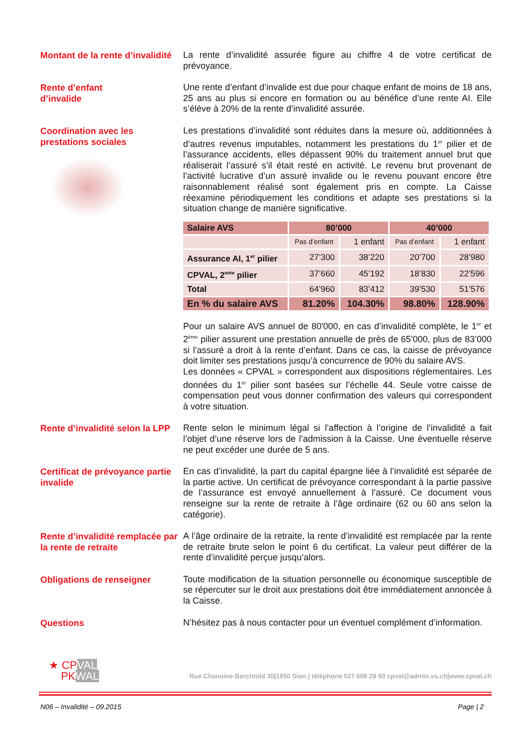Montant de la rente d’invalidité
La rente d’invalidité assurée figure au chiffre 4 de votre certificat de prévoyance.
Rente d’enfant
d’invalide
Une rente d’enfant d’invalide est due pour chaque enfant de moins de 18 ans, 25 ans au plus si encore en formation ou au bénéfice d’une rente AI. Elle s’élève à 20% de la rente d’invalidité assurée.
Coordination avec les prestations sociales
Les prestations d’invalidité sont réduites dans la mesure où, additionnées à d’autres revenus imputables, notamment les prestations du 1<sup>er</sup> pilier et de l’assurance accidents, elles dépassent 90% du traitement annuel brut que réaliserait l’assuré s’il était resté en activité. Le revenu brut provenant de l’activité lucrative d’un assuré invalide ou le revenu pouvant encore être raisonnablement réalisé sont également pris en compte. La Caisse réexamine périodiquement les conditions et adapte ses prestations si la situation change de manière significative.
| Salaire AVS | 80’000 | | 40’000 | |
| --- | --- | --- | --- | --- |
| | Pas d’enfant | 1 enfant | Pas d’enfant | 1 enfant |
| Assurance AI, 1<sup>er</sup> pilier | 27’300 | 38’220 | 20’700 | 28’980 |
| CPVAL, 2<sup>eme</sup> pilier | 37’660 | 45’192 | 18’830 | 22’596 |
| Total | 64’960 | 83’412 | 39’530 | 51’576 |
| En % du salaire AVS | 81.20% | 104.30% | 98.80% | 128.90% |
Pour un salaire AVS annuel de 80'000, en cas d’invalidité complète, le 1<sup>er</sup> et 2<sup>ème</sup> pilier assurent une prestation annuelle de près de 65’000, plus de 83’000 si l’assuré a droit à la rente d’enfant. Dans ce cas, la caisse de prévoyance doit limiter ses prestations jusqu’à concurrence de 90% du salaire AVS.
Les données « CPVAL » correspondent aux dispositions réglementaires. Les données du 1<sup>er</sup> pilier sont basées sur l’échelle 44. Seule votre caisse de compensation peut vous donner confirmation des valeurs qui correspondent à votre situation.
Rente d’invalidité selon la LPP
Rente selon le minimum légal si l’affection à l’origine de l’invalidité a fait l’objet d’une réserve lors de l’admission à la Caisse. Une éventuelle réserve ne peut excéder une durée de 5 ans.
Certificat de prévoyance partie invalide
En cas d’invalidité, la part du capital épargne liée à l’invalidité est séparée de la partie active. Un certificat de prévoyance correspondant à la partie passive de l’assurance est envoyé annuellement à l’assuré. Ce document vous renseigne sur la rente de retraite à l’âge ordinaire (62 ou 60 ans selon la catégorie).
Rente d’invalidité remplacée par la rente de retraite
A l’âge ordinaire de la retraite, la rente d’invalidité est remplacée par la rente de retraite brute selon le point 6 du certificat. La valeur peut différer de la rente d’invalidité perçue jusqu’alors.
Obligations de renseigner
Toute modification de la situation personnelle ou économique susceptible de se répercuter sur le droit aux prestations doit être immédiatement annoncée à la Caisse.
Questions
N’hésitez pas à nous contacter pour un éventuel complément d’information.
★ CPVAL
PKWAL
Rue Chanoine-Berchtold 30|1950 Sion | téléphone 027 606 29 50 cpval@admin.vs.ch|www.cpval.ch
N06 – Invalidité – 09.2015 Page | 2